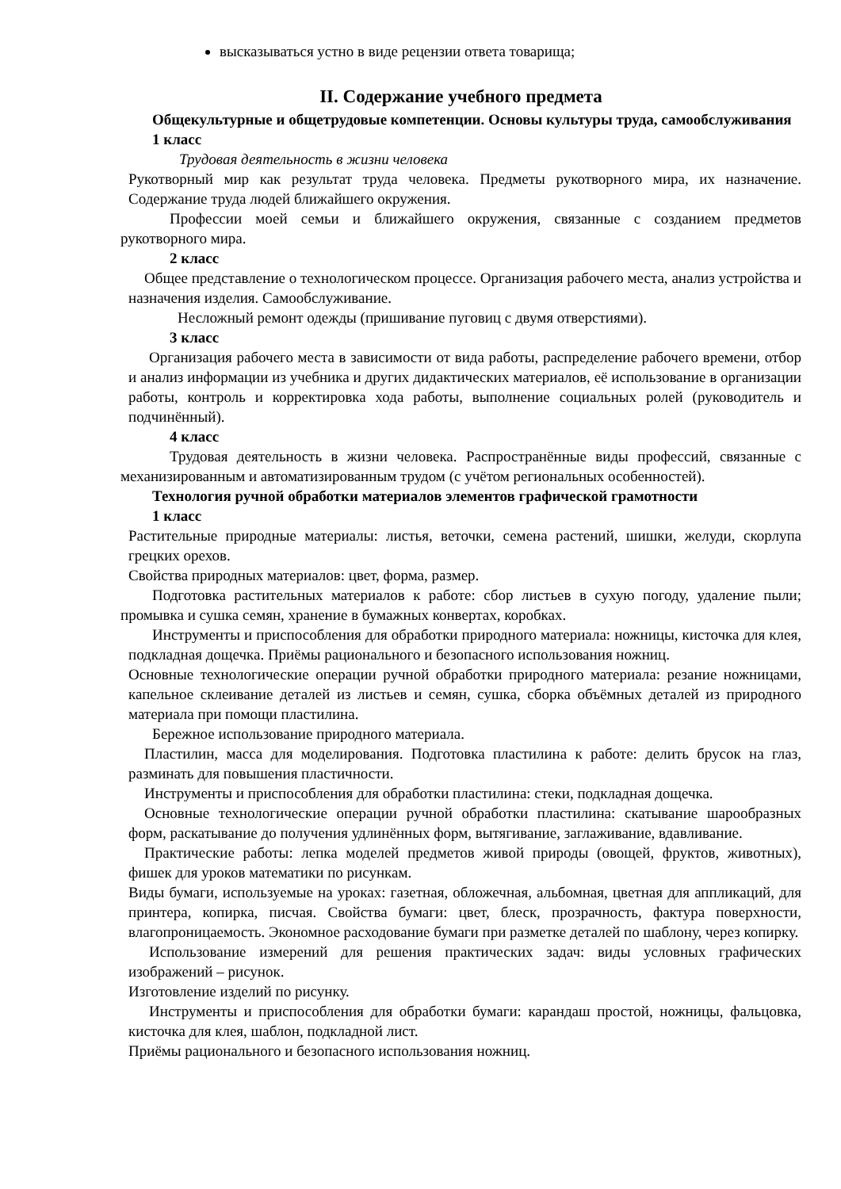высказываться устно в виде рецензии ответа товарища;
II. Содержание учебного предмета
Общекультурные и общетрудовые компетенции. Основы культуры труда, самообслуживания
1 класс
Трудовая деятельность в жизни человека
Рукотворный мир как результат труда человека. Предметы рукотворного мира, их назначение. Содержание труда людей ближайшего окружения.
Профессии моей семьи и ближайшего окружения, связанные с созданием предметов рукотворного мира.
2 класс
Общее представление о технологическом процессе. Организация рабочего места, анализ устройства и назначения изделия. Самообслуживание.
Несложный ремонт одежды (пришивание пуговиц с двумя отверстиями).
3 класс
Организация рабочего места в зависимости от вида работы, распределение рабочего времени, отбор и анализ информации из учебника и других дидактических материалов, её использование в организации работы, контроль и корректировка хода работы, выполнение социальных ролей (руководитель и подчинённый).
4 класс
Трудовая деятельность в жизни человека. Распространённые виды профессий, связанные с механизированным и автоматизированным трудом (с учётом региональных особенностей).
Технология ручной обработки материалов элементов графической грамотности
1 класс
Растительные природные материалы: листья, веточки, семена растений, шишки, желуди, скорлупа грецких орехов.
Свойства природных материалов: цвет, форма, размер.
Подготовка растительных материалов к работе: сбор листьев в сухую погоду, удаление пыли; промывка и сушка семян, хранение в бумажных конвертах, коробках.
Инструменты и приспособления для обработки природного материала: ножницы, кисточка для клея, подкладная дощечка. Приёмы рационального и безопасного использования ножниц.
Основные технологические операции ручной обработки природного материала: резание ножницами, капельное склеивание деталей из листьев и семян, сушка, сборка объёмных деталей из природного материала при помощи пластилина.
Бережное использование природного материала.
Пластилин, масса для моделирования. Подготовка пластилина к работе: делить брусок на глаз, разминать для повышения пластичности.
Инструменты и приспособления для обработки пластилина: стеки, подкладная дощечка.
Основные технологические операции ручной обработки пластилина: скатывание шарообразных форм, раскатывание до получения удлинённых форм, вытягивание, заглаживание, вдавливание.
Практические работы: лепка моделей предметов живой природы (овощей, фруктов, животных), фишек для уроков математики по рисункам.
Виды бумаги, используемые на уроках: газетная, обложечная, альбомная, цветная для аппликаций, для принтера, копирка, писчая. Свойства бумаги: цвет, блеск, прозрачность, фактура поверхности, влагопроницаемость. Экономное расходование бумаги при разметке деталей по шаблону, через копирку.
Использование измерений для решения практических задач: виды условных графических изображений – рисунок.
Изготовление изделий по рисунку.
Инструменты и приспособления для обработки бумаги: карандаш простой, ножницы, фальцовка, кисточка для клея, шаблон, подкладной лист.
Приёмы рационального и безопасного использования ножниц.